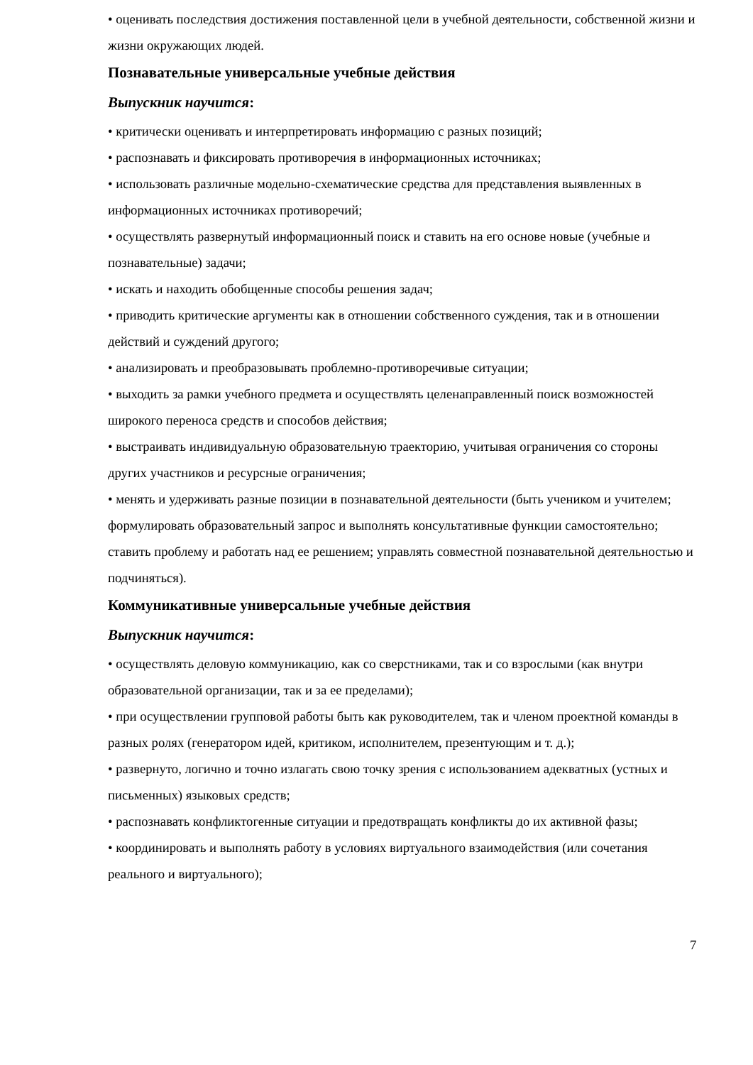• оценивать последствия достижения поставленной цели в учебной деятельности, собственной жизни и жизни окружающих людей.
Познавательные универсальные учебные действия
Выпускник научится:
• критически оценивать и интерпретировать информацию с разных позиций;
• распознавать и фиксировать противоречия в информационных источниках;
• использовать различные модельно-схематические средства для представления выявленных в информационных источниках противоречий;
• осуществлять развернутый информационный поиск и ставить на его основе новые (учебные и познавательные) задачи;
• искать и находить обобщенные способы решения задач;
• приводить критические аргументы как в отношении собственного суждения, так и в отношении действий и суждений другого;
• анализировать и преобразовывать проблемно-противоречивые ситуации;
• выходить за рамки учебного предмета и осуществлять целенаправленный поиск возможностей широкого переноса средств и способов действия;
• выстраивать индивидуальную образовательную траекторию, учитывая ограничения со стороны других участников и ресурсные ограничения;
• менять и удерживать разные позиции в познавательной деятельности (быть учеником и учителем; формулировать образовательный запрос и выполнять консультативные функции самостоятельно; ставить проблему и работать над ее решением; управлять совместной познавательной деятельностью и подчиняться).
Коммуникативные универсальные учебные действия
Выпускник научится:
• осуществлять деловую коммуникацию, как со сверстниками, так и со взрослыми (как внутри образовательной организации, так и за ее пределами);
• при осуществлении групповой работы быть как руководителем, так и членом проектной команды в разных ролях (генератором идей, критиком, исполнителем, презентующим и т. д.);
• развернуто, логично и точно излагать свою точку зрения с использованием адекватных (устных и письменных) языковых средств;
• распознавать конфликтогенные ситуации и предотвращать конфликты до их активной фазы;
• координировать и выполнять работу в условиях виртуального взаимодействия (или сочетания реального и виртуального);
7